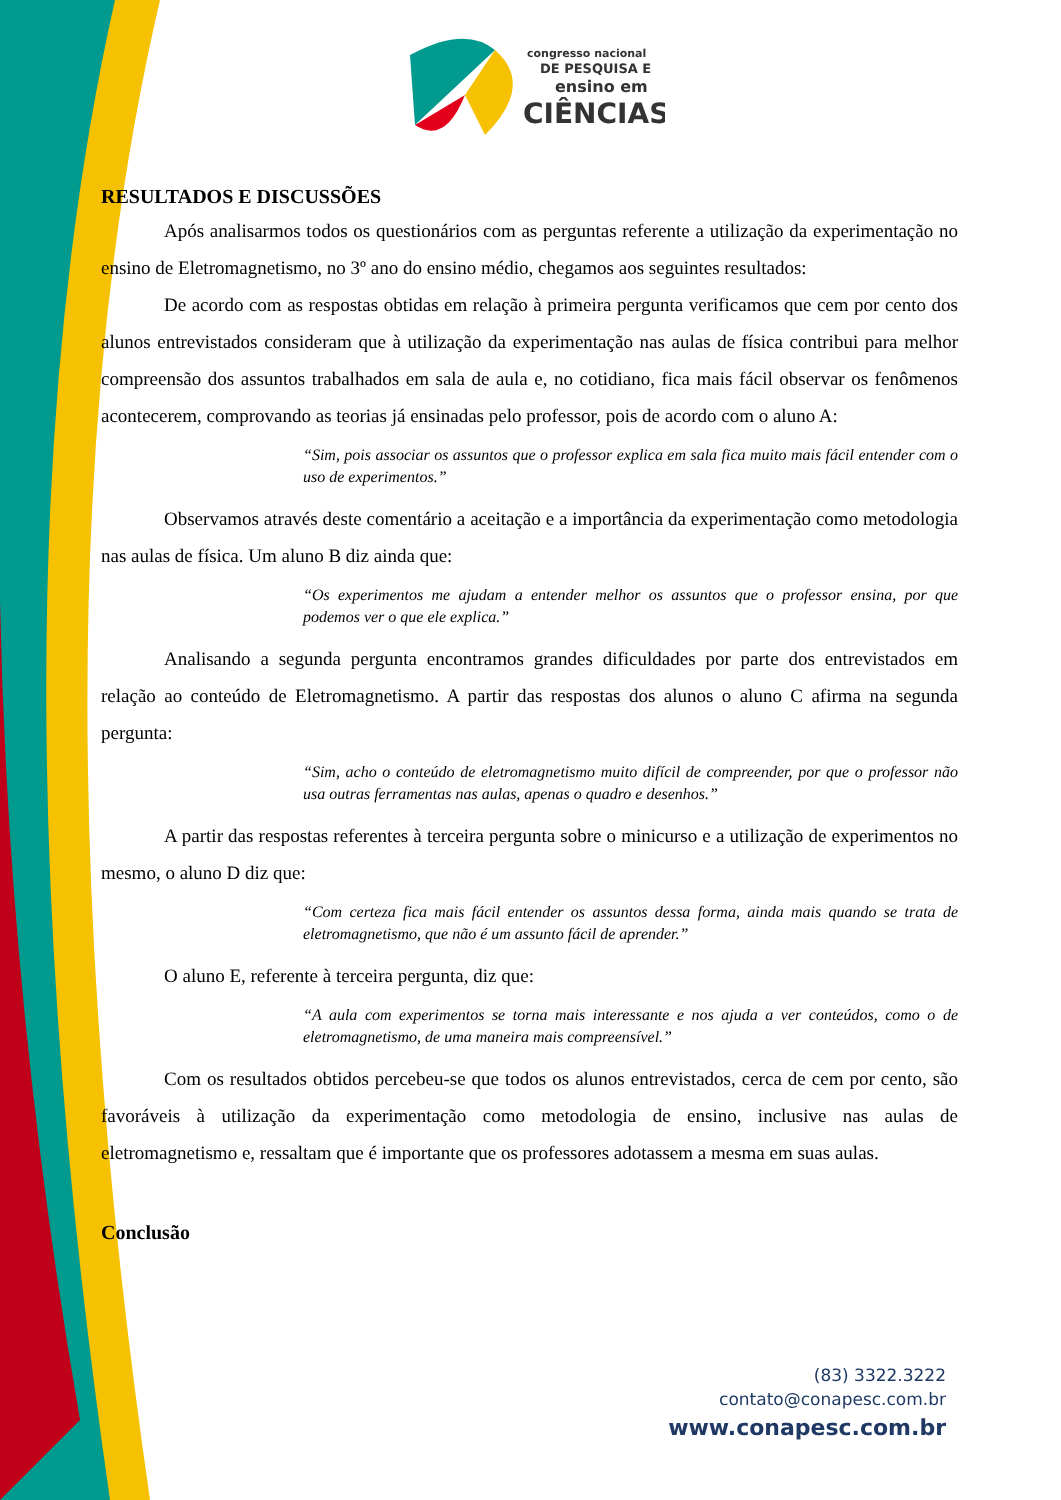congresso nacional
DE PESQUISA E
ensino em
CIÊNCIAS
RESULTADOS E DISCUSSÕES
Após analisarmos todos os questionários com as perguntas referente a utilização da experimentação no ensino de Eletromagnetismo, no 3º ano do ensino médio, chegamos aos seguintes resultados:
De acordo com as respostas obtidas em relação à primeira pergunta verificamos que cem por cento dos alunos entrevistados consideram que à utilização da experimentação nas aulas de física contribui para melhor compreensão dos assuntos trabalhados em sala de aula e, no cotidiano, fica mais fácil observar os fenômenos acontecerem, comprovando as teorias já ensinadas pelo professor, pois de acordo com o aluno A:
“Sim, pois associar os assuntos que o professor explica em sala fica muito mais fácil entender com o uso de experimentos.”
Observamos através deste comentário a aceitação e a importância da experimentação como metodologia nas aulas de física. Um aluno B diz ainda que:
“Os experimentos me ajudam a entender melhor os assuntos que o professor ensina, por que podemos ver o que ele explica.”
Analisando a segunda pergunta encontramos grandes dificuldades por parte dos entrevistados em relação ao conteúdo de Eletromagnetismo. A partir das respostas dos alunos o aluno C afirma na segunda pergunta:
“Sim, acho o conteúdo de eletromagnetismo muito difícil de compreender, por que o professor não usa outras ferramentas nas aulas, apenas o quadro e desenhos.”
A partir das respostas referentes à terceira pergunta sobre o minicurso e a utilização de experimentos no mesmo, o aluno D diz que:
“Com certeza fica mais fácil entender os assuntos dessa forma, ainda mais quando se trata de eletromagnetismo, que não é um assunto fácil de aprender.”
O aluno E, referente à terceira pergunta, diz que:
“A aula com experimentos se torna mais interessante e nos ajuda a ver conteúdos, como o de eletromagnetismo, de uma maneira mais compreensível.”
Com os resultados obtidos percebeu-se que todos os alunos entrevistados, cerca de cem por cento, são favoráveis à utilização da experimentação como metodologia de ensino, inclusive nas aulas de eletromagnetismo e, ressaltam que é importante que os professores adotassem a mesma em suas aulas.
Conclusão
(83) 3322.3222
contato@conapesc.com.br
www.conapesc.com.br